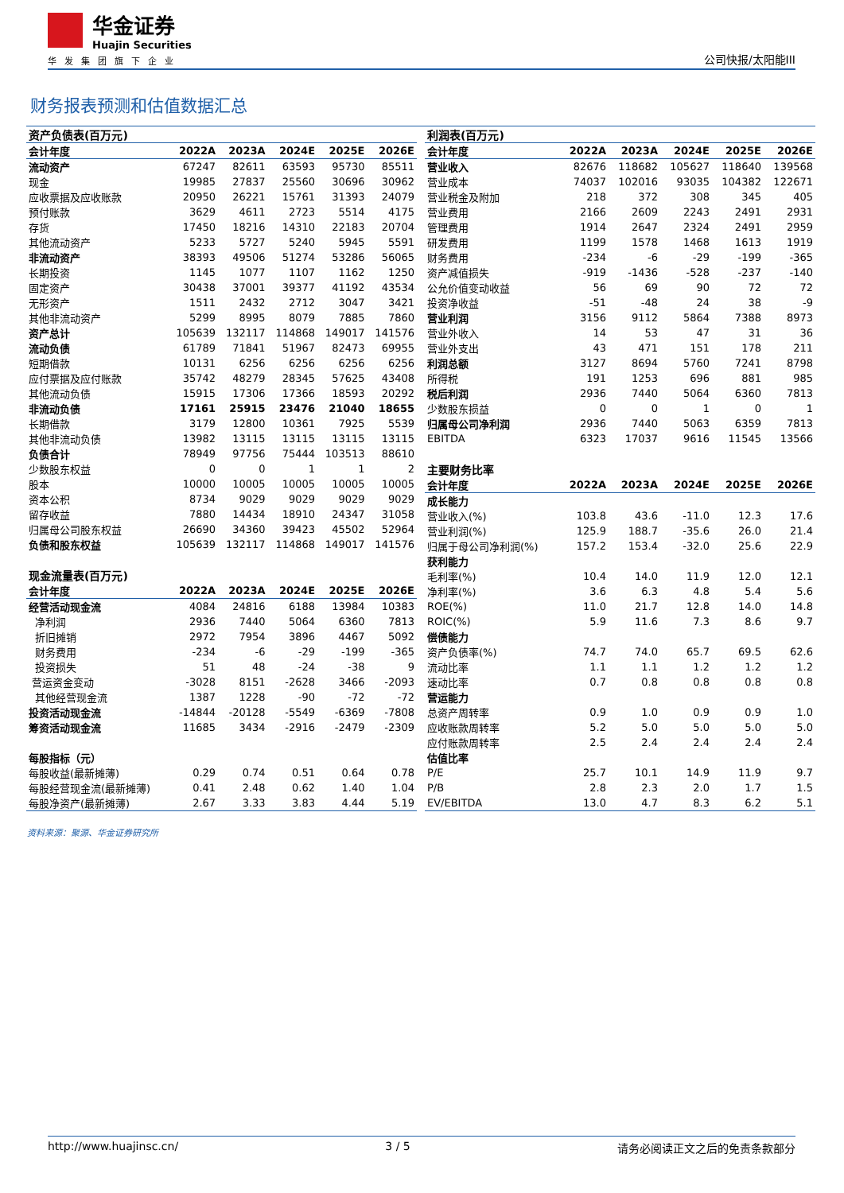华金证券
Huajin Securities
华发集团旗下企业
公司快报/太阳能III
财务报表预测和估值数据汇总
| 资产负债表(百万元) | | | | | |
| 会计年度 | 2022A | 2023A | 2024E | 2025E | 2026E |
| 流动资产 | 67247 | 82611 | 63593 | 95730 | 85511 |
| 现金 | 19985 | 27837 | 25560 | 30696 | 30962 |
| 应收票据及应收账款 | 20950 | 26221 | 15761 | 31393 | 24079 |
| 预付账款 | 3629 | 4611 | 2723 | 5514 | 4175 |
| 存货 | 17450 | 18216 | 14310 | 22183 | 20704 |
| 其他流动资产 | 5233 | 5727 | 5240 | 5945 | 5591 |
| 非流动资产 | 38393 | 49506 | 51274 | 53286 | 56065 |
| 长期投资 | 1145 | 1077 | 1107 | 1162 | 1250 |
| 固定资产 | 30438 | 37001 | 39377 | 41192 | 43534 |
| 无形资产 | 1511 | 2432 | 2712 | 3047 | 3421 |
| 其他非流动资产 | 5299 | 8995 | 8079 | 7885 | 7860 |
| 资产总计 | 105639 | 132117 | 114868 | 149017 | 141576 |
| 流动负债 | 61789 | 71841 | 51967 | 82473 | 69955 |
| 短期借款 | 10131 | 6256 | 6256 | 6256 | 6256 |
| 应付票据及应付账款 | 35742 | 48279 | 28345 | 57625 | 43408 |
| 其他流动负债 | 15915 | 17306 | 17366 | 18593 | 20292 |
| 非流动负债 | 17161 | 25915 | 23476 | 21040 | 18655 |
| 长期借款 | 3179 | 12800 | 10361 | 7925 | 5539 |
| 其他非流动负债 | 13982 | 13115 | 13115 | 13115 | 13115 |
| 负债合计 | 78949 | 97756 | 75444 | 103513 | 88610 |
| 少数股东权益 | 0 | 0 | 1 | 1 | 2 |
| 股本 | 10000 | 10005 | 10005 | 10005 | 10005 |
| 资本公积 | 8734 | 9029 | 9029 | 9029 | 9029 |
| 留存收益 | 7880 | 14434 | 18910 | 24347 | 31058 |
| 归属母公司股东权益 | 26690 | 34360 | 39423 | 45502 | 52964 |
| 负债和股东权益 | 105639 | 132117 | 114868 | 149017 | 141576 |
| 现金流量表(百万元) | | | | | |
| 会计年度 | 2022A | 2023A | 2024E | 2025E | 2026E |
| 经营活动现金流 | 4084 | 24816 | 6188 | 13984 | 10383 |
| 净利润 | 2936 | 7440 | 5064 | 6360 | 7813 |
| 折旧摊销 | 2972 | 7954 | 3896 | 4467 | 5092 |
| 财务费用 | -234 | -6 | -29 | -199 | -365 |
| 投资损失 | 51 | 48 | -24 | -38 | 9 |
| 营运资金变动 | -3028 | 8151 | -2628 | 3466 | -2093 |
| 其他经营现金流 | 1387 | 1228 | -90 | -72 | -72 |
| 投资活动现金流 | -14844 | -20128 | -5549 | -6369 | -7808 |
| 筹资活动现金流 | 11685 | 3434 | -2916 | -2479 | -2309 |
| 每股指标（元） | | | | | |
| 每股收益(最新摊薄) | 0.29 | 0.74 | 0.51 | 0.64 | 0.78 |
| 每股经营现金流(最新摊薄) | 0.41 | 2.48 | 0.62 | 1.40 | 1.04 |
| 每股净资产(最新摊薄) | 2.67 | 3.33 | 3.83 | 4.44 | 5.19 |
| 利润表(百万元) | | | | | |
| 会计年度 | 2022A | 2023A | 2024E | 2025E | 2026E |
| 营业收入 | 82676 | 118682 | 105627 | 118640 | 139568 |
| 营业成本 | 74037 | 102016 | 93035 | 104382 | 122671 |
| 营业税金及附加 | 218 | 372 | 308 | 345 | 405 |
| 营业费用 | 2166 | 2609 | 2243 | 2491 | 2931 |
| 管理费用 | 1914 | 2647 | 2324 | 2491 | 2959 |
| 研发费用 | 1199 | 1578 | 1468 | 1613 | 1919 |
| 财务费用 | -234 | -6 | -29 | -199 | -365 |
| 资产减值损失 | -919 | -1436 | -528 | -237 | -140 |
| 公允价值变动收益 | 56 | 69 | 90 | 72 | 72 |
| 投资净收益 | -51 | -48 | 24 | 38 | -9 |
| 营业利润 | 3156 | 9112 | 5864 | 7388 | 8973 |
| 营业外收入 | 14 | 53 | 47 | 31 | 36 |
| 营业外支出 | 43 | 471 | 151 | 178 | 211 |
| 利润总额 | 3127 | 8694 | 5760 | 7241 | 8798 |
| 所得税 | 191 | 1253 | 696 | 881 | 985 |
| 税后利润 | 2936 | 7440 | 5064 | 6360 | 7813 |
| 少数股东损益 | 0 | 0 | 1 | 0 | 1 |
| 归属母公司净利润 | 2936 | 7440 | 5063 | 6359 | 7813 |
| EBITDA | 6323 | 17037 | 9616 | 11545 | 13566 |
| 主要财务比率 | | | | | |
| 会计年度 | 2022A | 2023A | 2024E | 2025E | 2026E |
| 成长能力 | | | | | |
| 营业收入(%) | 103.8 | 43.6 | -11.0 | 12.3 | 17.6 |
| 营业利润(%) | 125.9 | 188.7 | -35.6 | 26.0 | 21.4 |
| 归属于母公司净利润(%) | 157.2 | 153.4 | -32.0 | 25.6 | 22.9 |
| 获利能力 | | | | | |
| 毛利率(%) | 10.4 | 14.0 | 11.9 | 12.0 | 12.1 |
| 净利率(%) | 3.6 | 6.3 | 4.8 | 5.4 | 5.6 |
| ROE(%) | 11.0 | 21.7 | 12.8 | 14.0 | 14.8 |
| ROIC(%) | 5.9 | 11.6 | 7.3 | 8.6 | 9.7 |
| 偿债能力 | | | | | |
| 资产负债率(%) | 74.7 | 74.0 | 65.7 | 69.5 | 62.6 |
| 流动比率 | 1.1 | 1.1 | 1.2 | 1.2 | 1.2 |
| 速动比率 | 0.7 | 0.8 | 0.8 | 0.8 | 0.8 |
| 营运能力 | | | | | |
| 总资产周转率 | 0.9 | 1.0 | 0.9 | 0.9 | 1.0 |
| 应收账款周转率 | 5.2 | 5.0 | 5.0 | 5.0 | 5.0 |
| 应付账款周转率 | 2.5 | 2.4 | 2.4 | 2.4 | 2.4 |
| 估值比率 | | | | | |
| P/E | 25.7 | 10.1 | 14.9 | 11.9 | 9.7 |
| P/B | 2.8 | 2.3 | 2.0 | 1.7 | 1.5 |
| EV/EBITDA | 13.0 | 4.7 | 8.3 | 6.2 | 5.1 |
资料来源：聚源、华金证券研究所
http://www.huajinsc.cn/ 3 / 5 请务必阅读正文之后的免责条款部分